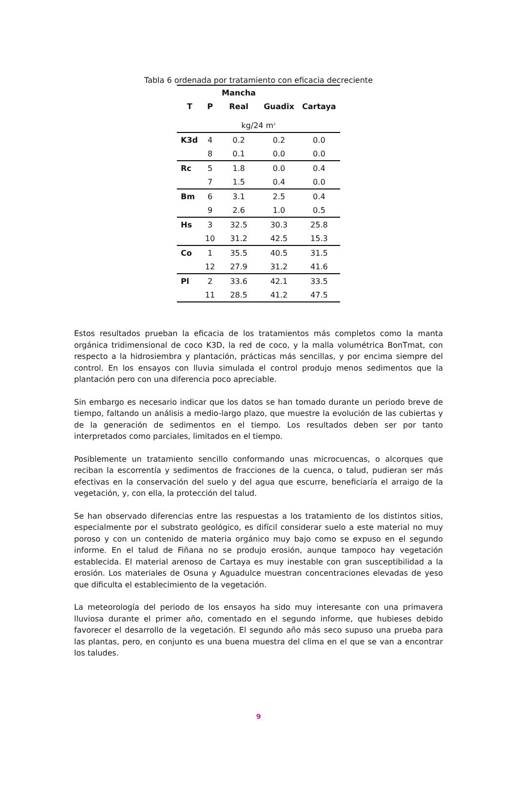Tabla 6 ordenada por tratamiento con eficacia decreciente
| | | Mancha | | |
| --- | --- | --- | --- | --- |
| T | P | Real | Guadix | Cartaya |
| kg/24 m<sup>2</sup> | | | | |
| K3d | 4 | 0.2 | 0.2 | 0.0 |
| | 8 | 0.1 | 0.0 | 0.0 |
| Rc | 5 | 1.8 | 0.0 | 0.4 |
| | 7 | 1.5 | 0.4 | 0.0 |
| Bm | 6 | 3.1 | 2.5 | 0.4 |
| | 9 | 2.6 | 1.0 | 0.5 |
| Hs | 3 | 32.5 | 30.3 | 25.8 |
| | 10 | 31.2 | 42.5 | 15.3 |
| Co | 1 | 35.5 | 40.5 | 31.5 |
| | 12 | 27.9 | 31.2 | 41.6 |
| Pl | 2 | 33.6 | 42.1 | 33.5 |
| | 11 | 28.5 | 41.2 | 47.5 |
Estos resultados prueban la eficacia de los tratamientos más completos como la manta orgánica tridimensional de coco K3D, la red de coco, y la malla volumétrica BonTmat, con respecto a la hidrosiembra y plantación, prácticas más sencillas, y por encima siempre del control. En los ensayos con lluvia simulada el control produjo menos sedimentos que la plantación pero con una diferencia poco apreciable.
Sin embargo es necesario indicar que los datos se han tomado durante un periodo breve de tiempo, faltando un análisis a medio-largo plazo, que muestre la evolución de las cubiertas y de la generación de sedimentos en el tiempo. Los resultados deben ser por tanto interpretados como parciales, limitados en el tiempo.
Posiblemente un tratamiento sencillo conformando unas microcuencas, o alcorques que reciban la escorrentía y sedimentos de fracciones de la cuenca, o talud, pudieran ser más efectivas en la conservación del suelo y del agua que escurre, beneficiaría el arraigo de la vegetación, y, con ella, la protección del talud.
Se han observado diferencias entre las respuestas a los tratamiento de los distintos sitios, especialmente por el substrato geológico, es difícil considerar suelo a este material no muy poroso y con un contenido de materia orgánico muy bajo como se expuso en el segundo informe. En el talud de Fiñana no se produjo erosión, aunque tampoco hay vegetación establecida. El material arenoso de Cartaya es muy inestable con gran susceptibilidad a la erosión. Los materiales de Osuna y Aguadulce muestran concentraciones elevadas de yeso que dificulta el establecimiento de la vegetación.
La meteorología del periodo de los ensayos ha sido muy interesante con una primavera lluviosa durante el primer año, comentado en el segundo informe, que hubieses debido favorecer el desarrollo de la vegetación. El segundo año más seco supuso una prueba para las plantas, pero, en conjunto es una buena muestra del clima en el que se van a encontrar los taludes.
9